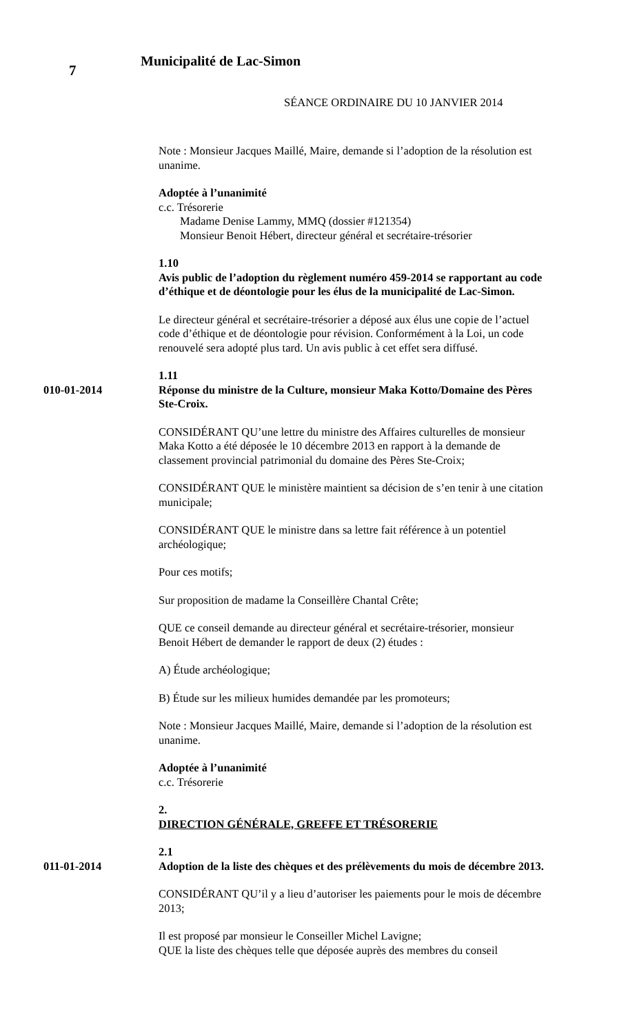7
Municipalité de Lac-Simon
SÉANCE ORDINAIRE DU 10 JANVIER 2014
Note : Monsieur Jacques Maillé, Maire, demande si l’adoption de la résolution est unanime.
Adoptée à l’unanimité
c.c. Trésorerie
Madame Denise Lammy, MMQ (dossier #121354)
Monsieur Benoit Hébert, directeur général et secrétaire-trésorier
1.10
Avis public de l’adoption du règlement numéro 459-2014 se rapportant au code d’éthique et de déontologie pour les élus de la municipalité de Lac-Simon.
Le directeur général et secrétaire-trésorier a déposé aux élus une copie de l’actuel code d’éthique et de déontologie pour révision. Conformément à la Loi, un code renouvelé sera adopté plus tard. Un avis public à cet effet sera diffusé.
1.11
010-01-2014 Réponse du ministre de la Culture, monsieur Maka Kotto/Domaine des Pères Ste-Croix.
CONSIDÉRANT QU’une lettre du ministre des Affaires culturelles de monsieur Maka Kotto a été déposée le 10 décembre 2013 en rapport à la demande de classement provincial patrimonial du domaine des Pères Ste-Croix;
CONSIDÉRANT QUE le ministère maintient sa décision de s’en tenir à une citation municipale;
CONSIDÉRANT QUE le ministre dans sa lettre fait référence à un potentiel archéologique;
Pour ces motifs;
Sur proposition de madame la Conseillère Chantal Crête;
QUE ce conseil demande au directeur général et secrétaire-trésorier, monsieur Benoit Hébert de demander le rapport de deux (2) études :
A) Étude archéologique;
B) Étude sur les milieux humides demandée par les promoteurs;
Note : Monsieur Jacques Maillé, Maire, demande si l’adoption de la résolution est unanime.
Adoptée à l’unanimité
c.c. Trésorerie
2.
DIRECTION GÉNÉRALE, GREFFE ET TRÉSORERIE
2.1
011-01-2014 Adoption de la liste des chèques et des prélèvements du mois de décembre 2013.
CONSIDÉRANT QU’il y a lieu d’autoriser les paiements pour le mois de décembre 2013;
Il est proposé par monsieur le Conseiller Michel Lavigne;
QUE la liste des chèques telle que déposée auprès des membres du conseil